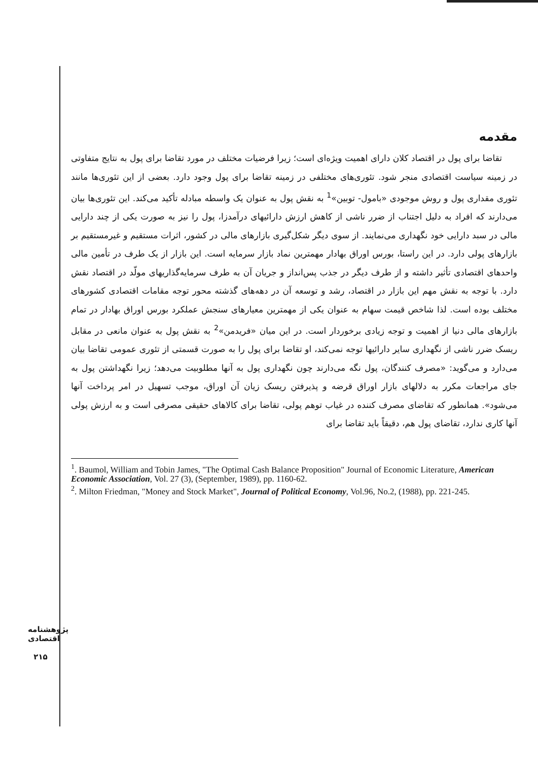مقدمه
تقاضا برای پول در اقتصاد کلان دارای اهمیت ویژه‌ای است؛ زیرا فرضیات مختلف در مورد تقاضا برای پول به نتایج متفاوتی در زمینه سیاست اقتصادی منجر شود. تئوری‌های مختلفی در زمینه تقاضا برای پول وجود دارد. بعضی از این تئوری‌ها مانند تئوری مقداری پول و روش موجودی «بامول- توبین»<sup>1</sup> به نقش پول به عنوان یک واسطه مبادله تأکید می‌کند. این تئوری‌ها بیان می‌دارند که افراد به دلیل اجتناب از ضرر ناشی از کاهش ارزش دارائیهای درآمدزا، پول را نیز به صورت یکی از چند دارایی مالی در سبد دارایی خود نگهداری می‌نمایند. از سوی دیگر شکل‌گیری بازارهای مالی در کشور، اثرات مستقیم و غیرمستقیم بر بازارهای پولی دارد. در این راستا، بورس اوراق بهادار مهمترین نماد بازار سرمایه است. این بازار از یک طرف در تأمین مالی واحدهای اقتصادی تأثیر داشته و از طرف دیگر در جذب پس‌انداز و جریان آن به طرف سرمایه‌گذاریهای مولّد در اقتصاد نقش دارد. با توجه به نقش مهم این بازار در اقتصاد، رشد و توسعه آن در دهه‌های گذشته محور توجه مقامات اقتصادی کشورهای مختلف بوده است. لذا شاخص قیمت سهام به عنوان یکی از مهمترین معیارهای سنجش عملکرد بورس اوراق بهادار در تمام بازارهای مالی دنیا از اهمیت و توجه زیادی برخوردار است. در این میان «فریدمن»<sup>2</sup> به نقش پول به عنوان مانعی در مقابل ریسک ضرر ناشی از نگهداری سایر دارائیها توجه نمی‌کند، او تقاضا برای پول را به صورت قسمتی از تئوری عمومی تقاضا بیان می‌دارد و می‌گوید: «مصرف کنندگان، پول نگه می‌دارند چون نگهداری پول به آنها مطلوبیت می‌دهد؛ زیرا نگهداشتن پول به جای مراجعات مکرر به دلالهای بازار اوراق قرضه و پذیرفتن ریسک زیان آن اوراق، موجب تسهیل در امر پرداخت آنها می‌شود». همانطور که تقاضای مصرف کننده در غیاب توهم پولی، تقاضا برای کالاهای حقیقی مصرفی است و به ارزش پولی آنها کاری ندارد، تقاضای پول هم، دقیقاً باید تقاضا برای
<sup>1</sup>. Baumol, William and Tobin James, "The Optimal Cash Balance Proposition" Journal of Economic Literature, American Economic Association, Vol. 27 (3), (September, 1989), pp. 1160-62.
<sup>2</sup>. Milton Friedman, "Money and Stock Market", Journal of Political Economy, Vol.96, No.2, (1988), pp. 221-245.
پژوهشنامه اقتصادی
۲۱۵